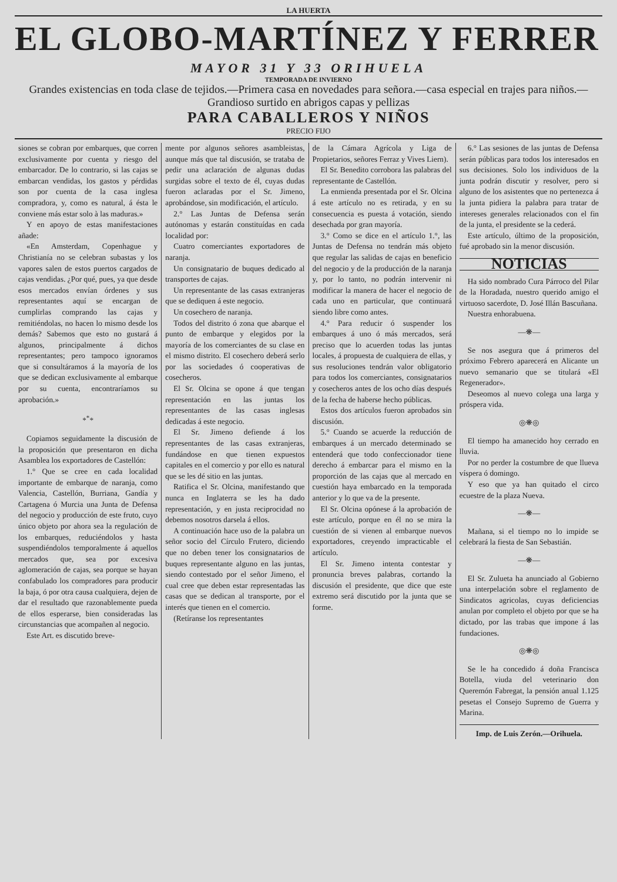LA HUERTA
EL GLOBO-MARTÍNEZ Y FERRER
MAYOR 31 Y 33 ORIHUELA
TEMPORADA DE INVIERNO
Grandes existencias en toda clase de tejidos.—Primera casa en novedades para señora.—casa especial en trajes para niños.—Grandioso surtido en abrigos capas y pellizas
PARA CABALLEROS Y NIÑOS
PRECIO FIJO
siones se cobran por embarques, que corren exclusivamente por cuenta y riesgo del embarcador. De lo contrario, si las cajas se embarcan vendidas, los gastos y pérdidas son por cuenta de la casa inglesa compradora, y, como es natural, á ésta le conviene más estar solo à las maduras.»
Y en apoyo de estas manifestaciones añade:
«En Amsterdam, Copenhague y Christianía no se celebran subastas y los vapores salen de estos puertos cargados de cajas vendidas. ¿Por qué, pues, ya que desde esos mercados envían órdenes y sus representantes aquí se encargan de cumplirlas comprando las cajas y remitiéndolas, no hacen lo mismo desde los demás? Sabemos que esto no gustará á algunos, principalmente á dichos representantes; pero tampoco ignoramos que si consultáramos á la mayoría de los que se dedican exclusivamente al embarque por su cuenta, encontraríamos su aprobación.»
*<sup>*</sup>*
Copiamos seguidamente la discusión de la proposición que presentaron en dicha Asamblea los exportadores de Castellón:
1.° Que se cree en cada localidad importante de embarque de naranja, como Valencia, Castellón, Burriana, Gandía y Cartagena ó Murcia una Junta de Defensa del negocio y producción de este fruto, cuyo único objeto por ahora sea la regulación de los embarques, reduciéndolos y hasta suspendiéndolos temporalmente á aquellos mercados que, sea por excesiva aglomeración de cajas, sea porque se hayan confabulado los compradores para producir la baja, ó por otra causa cualquiera, dejen de dar el resultado que razonablemente pueda de ellos esperarse, bien consideradas las circunstancias que acompañen al negocio.
Este Art. es discutido breve-
mente por algunos señores asambleistas, aunque más que tal discusión, se trataba de pedir una aclaración de algunas dudas surgidas sobre el texto de él, cuyas dudas fueron aclaradas por el Sr. Jimeno, aprobándose, sin modificación, el artículo.
2.° Las Juntas de Defensa serán autónomas y estarán constituídas en cada localidad por:
Cuatro comerciantes exportadores de naranja.
Un consignatario de buques dedicado al transportes de cajas.
Un representante de las casas extranjeras que se dediquen á este negocio.
Un cosechero de naranja.
Todos del distrito ó zona que abarque el punto de embarque y elegidos por la mayoría de los comerciantes de su clase en el mismo distrito. El cosechero deberá serlo por las sociedades ó cooperativas de cosecheros.
El Sr. Olcina se opone á que tengan representación en las juntas los representantes de las casas inglesas dedicadas á este negocio.
El Sr. Jimeno defiende á los representantes de las casas extranjeras, fundándose en que tienen expuestos capitales en el comercio y por ello es natural que se les dé sitio en las juntas.
Ratifica el Sr. Olcina, manifestando que nunca en Inglaterra se les ha dado representación, y en justa reciprocidad no debemos nosotros darsela á ellos.
A continuación hace uso de la palabra un señor socio del Círculo Frutero, diciendo que no deben tener los consignatarios de buques representante alguno en las juntas, siendo contestado por el señor Jimeno, el cual cree que deben estar representadas las casas que se dedican al transporte, por el interés que tienen en el comercio.
(Retíranse los representantes
de la Cámara Agrícola y Liga de Propietarios, señores Ferraz y Vives Liern).
El Sr. Benedito corrobora las palabras del representante de Castellón.
La enmienda presentada por el Sr. Olcina á este artículo no es retirada, y en su consecuencia es puesta á votación, siendo desechada por gran mayoría.
3.° Como se dice en el artículo 1.°, las Juntas de Defensa no tendrán más objeto que regular las salidas de cajas en beneficio del negocio y de la producción de la naranja y, por lo tanto, no podrán intervenir ni modificar la manera de hacer el negocio de cada uno en particular, que continuará siendo libre como antes.
4.° Para reducir ó suspender los embarques á uno ó más mercados, será preciso que lo acuerden todas las juntas locales, á propuesta de cualquiera de ellas, y sus resoluciones tendrán valor obligatorio para todos los comerciantes, consignatarios y cosecheros antes de los ocho días después de la fecha de haberse hecho públicas.
Estos dos artículos fueron aprobados sin discusión.
5.° Cuando se acuerde la reducción de embarques á un mercado determinado se entenderá que todo confeccionador tiene derecho á embarcar para el mismo en la proporción de las cajas que al mercado en cuestión haya embarcado en la temporada anterior y lo que va de la presente.
El Sr. Olcina opónese á la aprobación de este artículo, porque en él no se mira la cuestión de si vienen al embarque nuevos exportadores, creyendo impracticable el artículo.
El Sr. Jimeno intenta contestar y pronuncia breves palabras, cortando la discusión el presidente, que dice que este extremo será discutido por la junta que se forme.
6.° Las sesiones de las juntas de Defensa serán públicas para todos los interesados en sus decisiones. Solo los individuos de la junta podrán discutir y resolver, pero si alguno de los asistentes que no pertenezca á la junta pidiera la palabra para tratar de intereses generales relacionados con el fin de la junta, el presidente se la cederá.
Este artículo, último de la proposición, fué aprobado sin la menor discusión.
NOTICIAS
Ha sido nombrado Cura Párroco del Pilar de la Horadada, nuestro querido amigo el virtuoso sacerdote, D. José Illán Bascuñana.
Nuestra enhorabuena.
—❋—
Se nos asegura que á primeros del próximo Febrero aparecerá en Alicante un nuevo semanario que se titulará «El Regenerador».
Deseomos al nuevo colega una larga y próspera vida.
◎❋◎
El tiempo ha amanecido hoy cerrado en lluvia.
Por no perder la costumbre de que llueva víspera ó domingo.
Y eso que ya han quitado el circo ecuestre de la plaza Nueva.
—❋—
Mañana, si el tiempo no lo impide se celebrará la fiesta de San Sebastián.
—❋—
El Sr. Zulueta ha anunciado al Gobierno una interpelación sobre el reglamento de Sindicatos agricolas, cuyas deficiencias anulan por completo el objeto por que se ha dictado, por las trabas que impone á las fundaciones.
◎❋◎
Se le ha concedido á doña Francisca Botella, viuda del veterinario don Queremón Fabregat, la pensión anual 1.125 pesetas el Consejo Supremo de Guerra y Marina.
Imp. de Luis Zerón.—Orihuela.